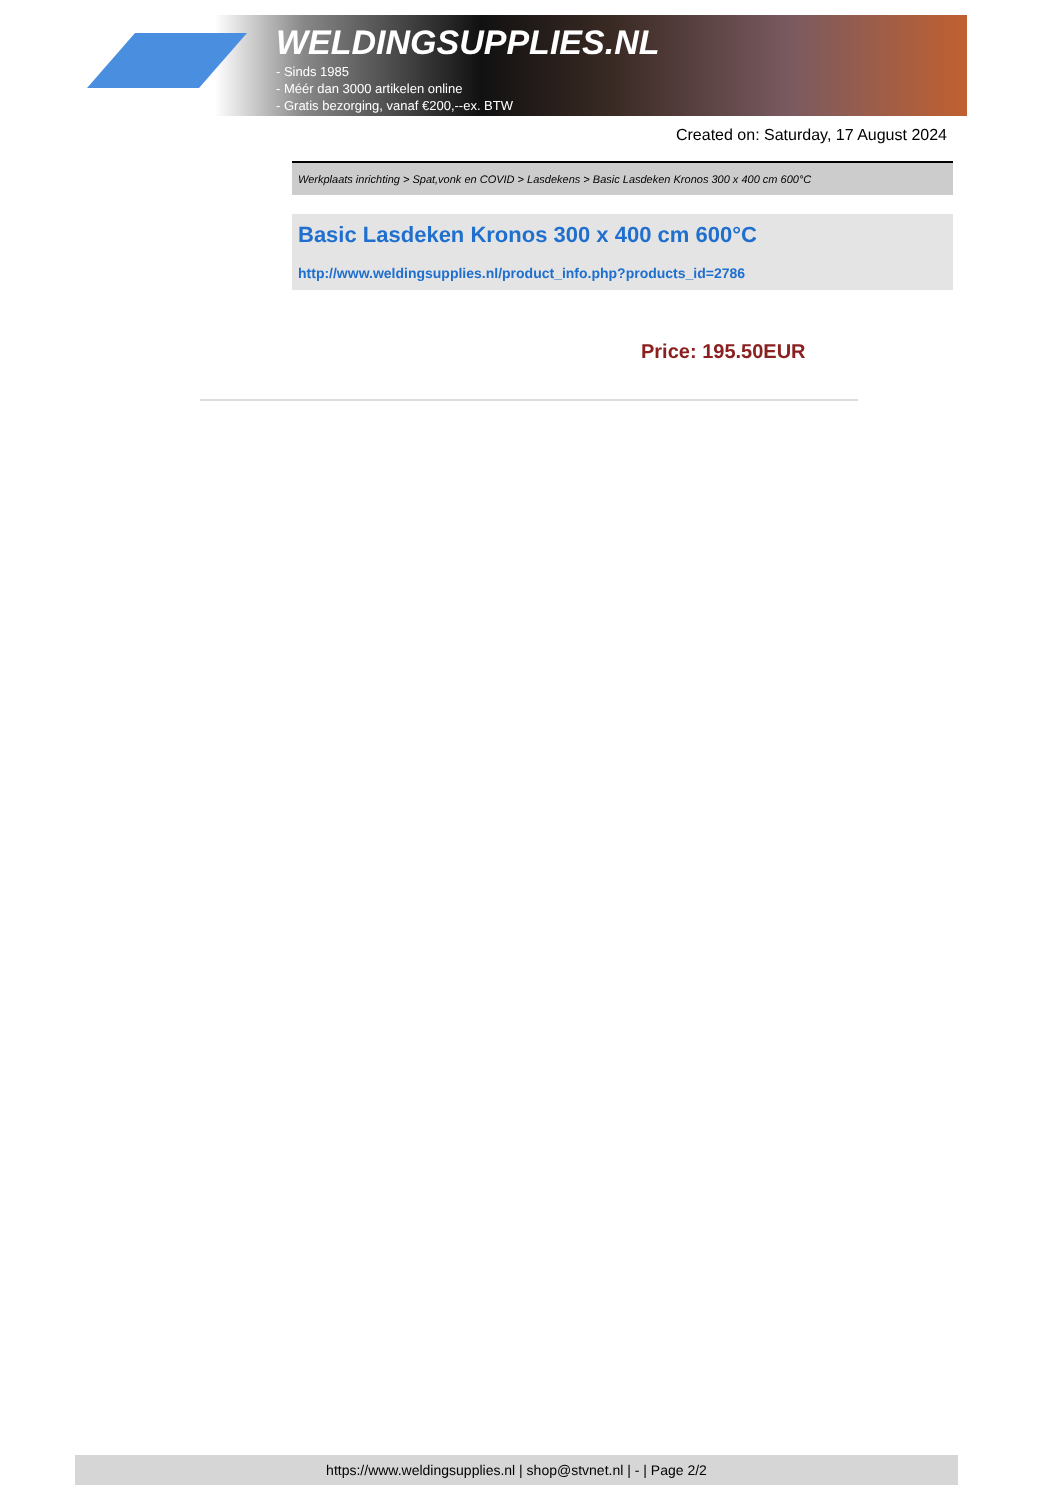WELDINGSUPPLIES.NL
- Sinds 1985
- Méér dan 3000 artikelen online
- Gratis bezorging, vanaf €200,--ex. BTW
Created on: Saturday, 17 August 2024
Werkplaats inrichting > Spat,vonk en COVID > Lasdekens > Basic Lasdeken Kronos 300 x 400 cm 600°C
Basic Lasdeken Kronos 300 x 400 cm 600°C
http://www.weldingsupplies.nl/product_info.php?products_id=2786
Price: 195.50EUR
https://www.weldingsupplies.nl | shop@stvnet.nl | - | Page 2/2